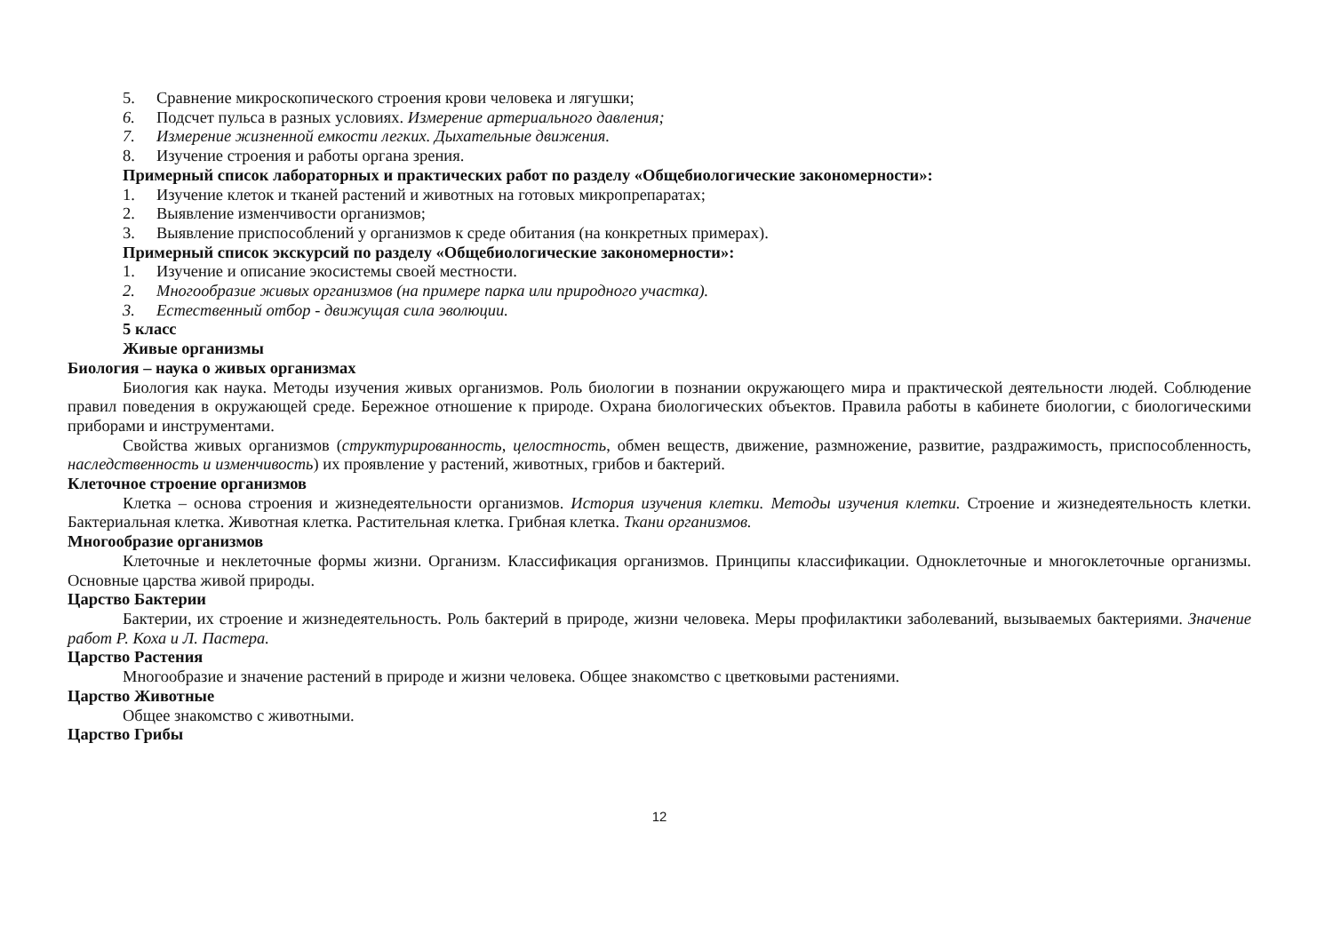5. Сравнение микроскопического строения крови человека и лягушки;
6. Подсчет пульса в разных условиях. Измерение артериального давления;
7. Измерение жизненной емкости легких. Дыхательные движения.
8. Изучение строения и работы органа зрения.
Примерный список лабораторных и практических работ по разделу «Общебиологические закономерности»:
1. Изучение клеток и тканей растений и животных на готовых микропрепаратах;
2. Выявление изменчивости организмов;
3. Выявление приспособлений у организмов к среде обитания (на конкретных примерах).
Примерный список экскурсий по разделу «Общебиологические закономерности»:
1. Изучение и описание экосистемы своей местности.
2. Многообразие живых организмов (на примере парка или природного участка).
3. Естественный отбор - движущая сила эволюции.
5 класс
Живые организмы
Биология – наука о живых организмах
Биология как наука. Методы изучения живых организмов. Роль биологии в познании окружающего мира и практической деятельности людей. Соблюдение правил поведения в окружающей среде. Бережное отношение к природе. Охрана биологических объектов. Правила работы в кабинете биологии, с биологическими приборами и инструментами.
Свойства живых организмов (структурированность, целостность, обмен веществ, движение, размножение, развитие, раздражимость, приспособленность, наследственность и изменчивость) их проявление у растений, животных, грибов и бактерий.
Клеточное строение организмов
Клетка – основа строения и жизнедеятельности организмов. История изучения клетки. Методы изучения клетки. Строение и жизнедеятельность клетки. Бактериальная клетка. Животная клетка. Растительная клетка. Грибная клетка. Ткани организмов.
Многообразие организмов
Клеточные и неклеточные формы жизни. Организм. Классификация организмов. Принципы классификации. Одноклеточные и многоклеточные организмы. Основные царства живой природы.
Царство Бактерии
Бактерии, их строение и жизнедеятельность. Роль бактерий в природе, жизни человека. Меры профилактики заболеваний, вызываемых бактериями. Значение работ Р. Коха и Л. Пастера.
Царство Растения
Многообразие и значение растений в природе и жизни человека. Общее знакомство с цветковыми растениями.
Царство Животные
Общее знакомство с животными.
Царство Грибы
12